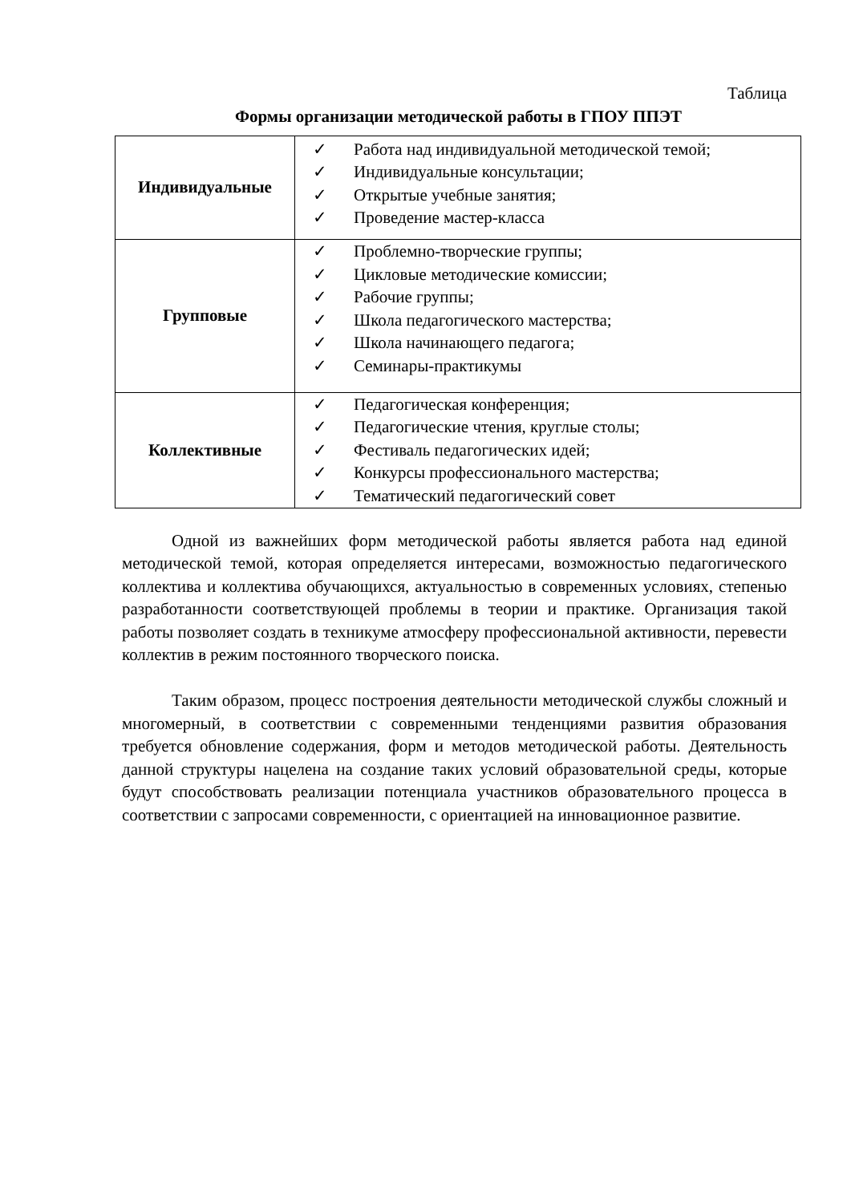Таблица
Формы организации методической работы в ГПОУ ППЭТ
| Индивидуальные | ✓ Работа над индивидуальной методической темой; ✓ Индивидуальные консультации; ✓ Открытые учебные занятия; ✓ Проведение мастер-класса |
| Групповые | ✓ Проблемно-творческие группы; ✓ Цикловые методические комиссии; ✓ Рабочие группы; ✓ Школа педагогического мастерства; ✓ Школа начинающего педагога; ✓ Семинары-практикумы |
| Коллективные | ✓ Педагогическая конференция; ✓ Педагогические чтения, круглые столы; ✓ Фестиваль педагогических идей; ✓ Конкурсы профессионального мастерства; ✓ Тематический педагогический совет |
Одной из важнейших форм методической работы является работа над единой методической темой, которая определяется интересами, возможностью педагогического коллектива и коллектива обучающихся, актуальностью в современных условиях, степенью разработанности соответствующей проблемы в теории и практике. Организация такой работы позволяет создать в техникуме атмосферу профессиональной активности, перевести коллектив в режим постоянного творческого поиска.
Таким образом, процесс построения деятельности методической службы сложный и многомерный, в соответствии с современными тенденциями развития образования требуется обновление содержания, форм и методов методической работы. Деятельность данной структуры нацелена на создание таких условий образовательной среды, которые будут способствовать реализации потенциала участников образовательного процесса в соответствии с запросами современности, с ориентацией на инновационное развитие.